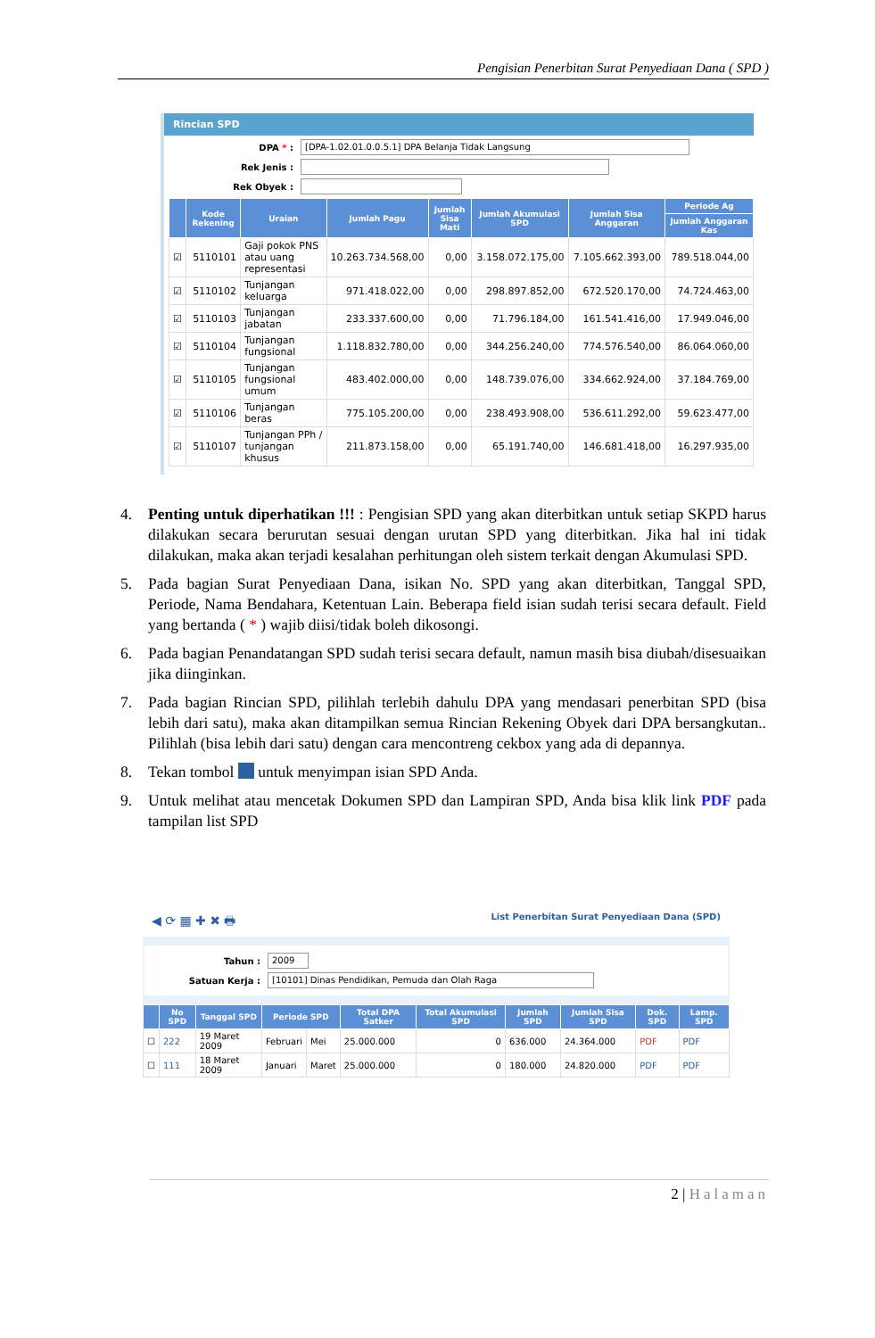Pengisian Penerbitan Surat Penyediaan Dana ( SPD )
Rincian SPD
DPA * :
[DPA-1.02.01.0.0.5.1] DPA Belanja Tidak Langsung
Rek Jenis :
Rek Obyek :
| | Kode Rekening | Uraian | Jumlah Pagu | Jumlah Sisa Mati | Jumlah Akumulasi SPD | Jumlah Sisa Anggaran | Periode Ag |
| --- | --- | --- | --- | --- | --- | --- | --- |
| | | | | | | | Jumlah Anggaran Kas |
| ☑ | 5110101 | Gaji pokok PNS atau uang representasi | 10.263.734.568,00 | 0,00 | 3.158.072.175,00 | 7.105.662.393,00 | 789.518.044,00 |
| ☑ | 5110102 | Tunjangan keluarga | 971.418.022,00 | 0,00 | 298.897.852,00 | 672.520.170,00 | 74.724.463,00 |
| ☑ | 5110103 | Tunjangan jabatan | 233.337.600,00 | 0,00 | 71.796.184,00 | 161.541.416,00 | 17.949.046,00 |
| ☑ | 5110104 | Tunjangan fungsional | 1.118.832.780,00 | 0,00 | 344.256.240,00 | 774.576.540,00 | 86.064.060,00 |
| ☑ | 5110105 | Tunjangan fungsional umum | 483.402.000,00 | 0,00 | 148.739.076,00 | 334.662.924,00 | 37.184.769,00 |
| ☑ | 5110106 | Tunjangan beras | 775.105.200,00 | 0,00 | 238.493.908,00 | 536.611.292,00 | 59.623.477,00 |
| ☑ | 5110107 | Tunjangan PPh / tunjangan khusus | 211.873.158,00 | 0,00 | 65.191.740,00 | 146.681.418,00 | 16.297.935,00 |
4. Penting untuk diperhatikan !!! : Pengisian SPD yang akan diterbitkan untuk setiap SKPD harus dilakukan secara berurutan sesuai dengan urutan SPD yang diterbitkan. Jika hal ini tidak dilakukan, maka akan terjadi kesalahan perhitungan oleh sistem terkait dengan Akumulasi SPD.
5. Pada bagian Surat Penyediaan Dana, isikan No. SPD yang akan diterbitkan, Tanggal SPD, Periode, Nama Bendahara, Ketentuan Lain. Beberapa field isian sudah terisi secara default. Field yang bertanda ( * ) wajib diisi/tidak boleh dikosongi.
6. Pada bagian Penandatangan SPD sudah terisi secara default, namun masih bisa diubah/disesuaikan jika diinginkan.
7. Pada bagian Rincian SPD, pilihlah terlebih dahulu DPA yang mendasari penerbitan SPD (bisa lebih dari satu), maka akan ditampilkan semua Rincian Rekening Obyek dari DPA bersangkutan.. Pilihlah (bisa lebih dari satu) dengan cara mencontreng cekbox yang ada di depannya.
8. Tekan tombol untuk menyimpan isian SPD Anda.
9. Untuk melihat atau mencetak Dokumen SPD dan Lampiran SPD, Anda bisa klik link PDF pada tampilan list SPD
◀ ⟳ ▦ ✚ ✖ 🖶 List Penerbitan Surat Penyediaan Dana (SPD)
Tahun :
2009
Satuan Kerja :
[10101] Dinas Pendidikan, Pemuda dan Olah Raga
| | No SPD | Tanggal SPD | Periode SPD | | Total DPA Satker | Total Akumulasi SPD | Jumlah SPD | Jumlah Sisa SPD | Dok. SPD | Lamp. SPD |
| --- | --- | --- | --- | --- | --- | --- | --- | --- | --- | --- |
| ☐ | 222 | 19 Maret 2009 | Februari | Mei | 25.000.000 | 0 | 636.000 | 24.364.000 | PDF | PDF |
| ☐ | 111 | 18 Maret 2009 | Januari | Maret | 25.000.000 | 0 | 180.000 | 24.820.000 | PDF | PDF |
2 | Halaman